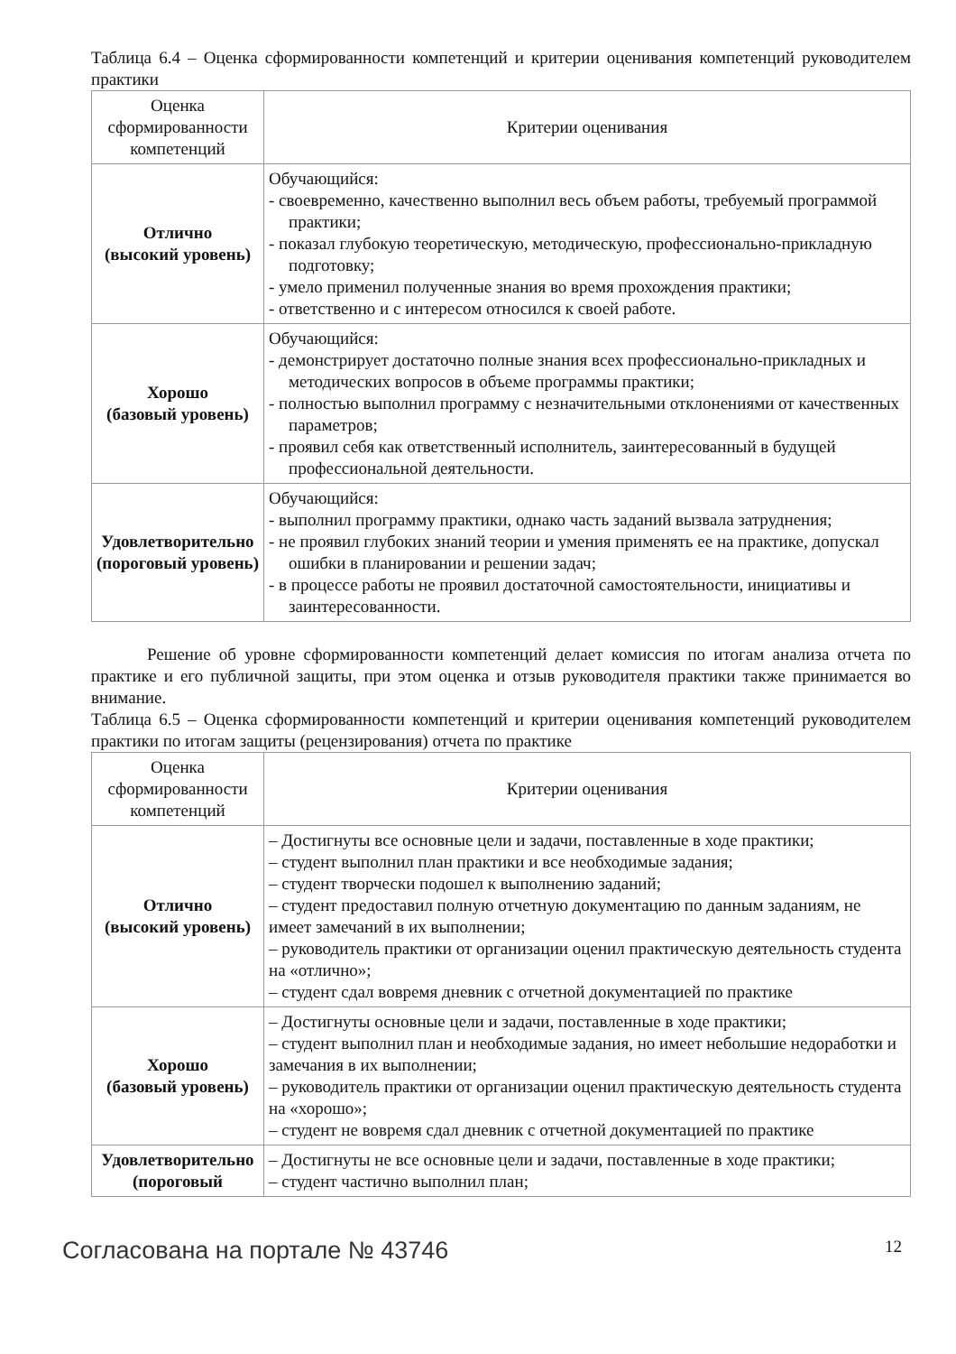Таблица 6.4 – Оценка сформированности компетенций и критерии оценивания компетенций руководителем практики
| Оценка сформированности компетенций | Критерии оценивания |
| --- | --- |
| Отлично (высокий уровень) | Обучающийся: - своевременно, качественно выполнил весь объем работы, требуемый программой практики; - показал глубокую теоретическую, методическую, профессионально-прикладную подготовку; - умело применил полученные знания во время прохождения практики; - ответственно и с интересом относился к своей работе. |
| Хорошо (базовый уровень) | Обучающийся: - демонстрирует достаточно полные знания всех профессионально-прикладных и методических вопросов в объеме программы практики; - полностью выполнил программу с незначительными отклонениями от качественных параметров; - проявил себя как ответственный исполнитель, заинтересованный в будущей профессиональной деятельности. |
| Удовлетворительно (пороговый уровень) | Обучающийся: - выполнил программу практики, однако часть заданий вызвала затруднения; - не проявил глубоких знаний теории и умения применять ее на практике, допускал ошибки в планировании и решении задач; - в процессе работы не проявил достаточной самостоятельности, инициативы и заинтересованности. |
Решение об уровне сформированности компетенций делает комиссия по итогам анализа отчета по практике и его публичной защиты, при этом оценка и отзыв руководителя практики также принимается во внимание.
Таблица 6.5 – Оценка сформированности компетенций и критерии оценивания компетенций руководителем практики по итогам защиты (рецензирования) отчета по практике
| Оценка сформированности компетенций | Критерии оценивания |
| --- | --- |
| Отлично (высокий уровень) | – Достигнуты все основные цели и задачи, поставленные в ходе практики; – студент выполнил план практики и все необходимые задания; – студент творчески подошел к выполнению заданий; – студент предоставил полную отчетную документацию по данным заданиям, не имеет замечаний в их выполнении; – руководитель практики от организации оценил практическую деятельность студента на «отлично»; – студент сдал вовремя дневник с отчетной документацией по практике |
| Хорошо (базовый уровень) | – Достигнуты основные цели и задачи, поставленные в ходе практики; – студент выполнил план и необходимые задания, но имеет небольшие недоработки и замечания в их выполнении; – руководитель практики от организации оценил практическую деятельность студента на «хорошо»; – студент не вовремя сдал дневник с отчетной документацией по практике |
| Удовлетворительно (пороговый | – Достигнуты не все основные цели и задачи, поставленные в ходе практики; – студент частично выполнил план; |
Согласована на портале № 43746 12